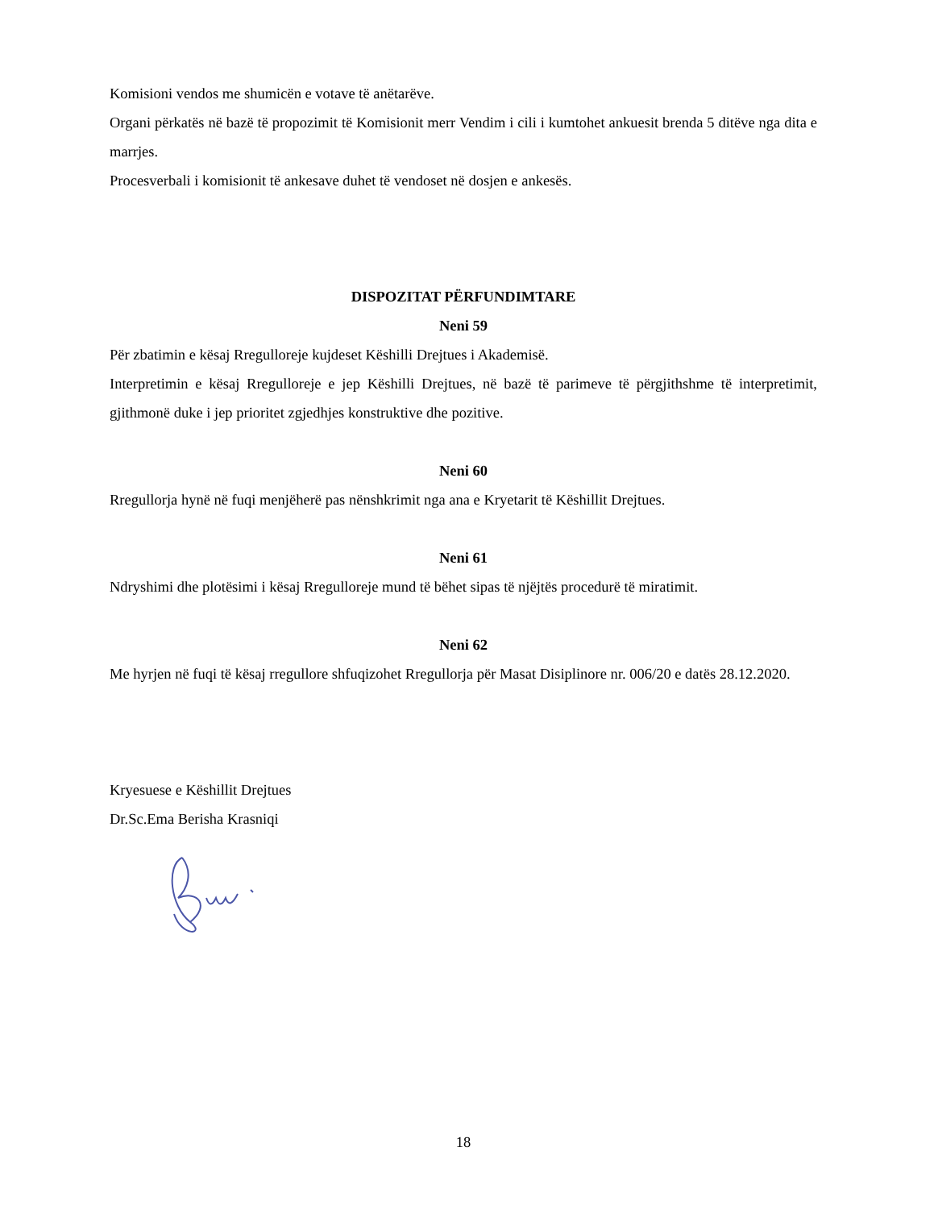Komisioni vendos me shumicën e votave të anëtarëve.
Organi përkatës në bazë të propozimit të Komisionit merr Vendim i cili i kumtohet ankuesit brenda 5 ditëve nga dita e marrjes.
Procesverbali i komisionit të ankesave duhet të vendoset në dosjen e ankesës.
DISPOZITAT PËRFUNDIMTARE
Neni 59
Për zbatimin e kësaj Rregulloreje kujdeset Këshilli Drejtues i Akademisë.
Interpretimin e kësaj Rregulloreje e jep Këshilli Drejtues, në bazë të parimeve të përgjithshme të interpretimit, gjithmonë duke i jep prioritet zgjedhjes konstruktive dhe pozitive.
Neni 60
Rregullorja hynë në fuqi menjëherë pas nënshkrimit nga ana e Kryetarit të Këshillit Drejtues.
Neni 61
Ndryshimi dhe plotësimi i kësaj Rregulloreje mund të bëhet sipas të njëjtës procedurë të miratimit.
Neni 62
Me hyrjen në fuqi të kësaj rregullore shfuqizohet Rregullorja për Masat Disiplinore nr. 006/20 e datës 28.12.2020.
Kryesuese e Këshillit Drejtues
Dr.Sc.Ema Berisha Krasniqi
18